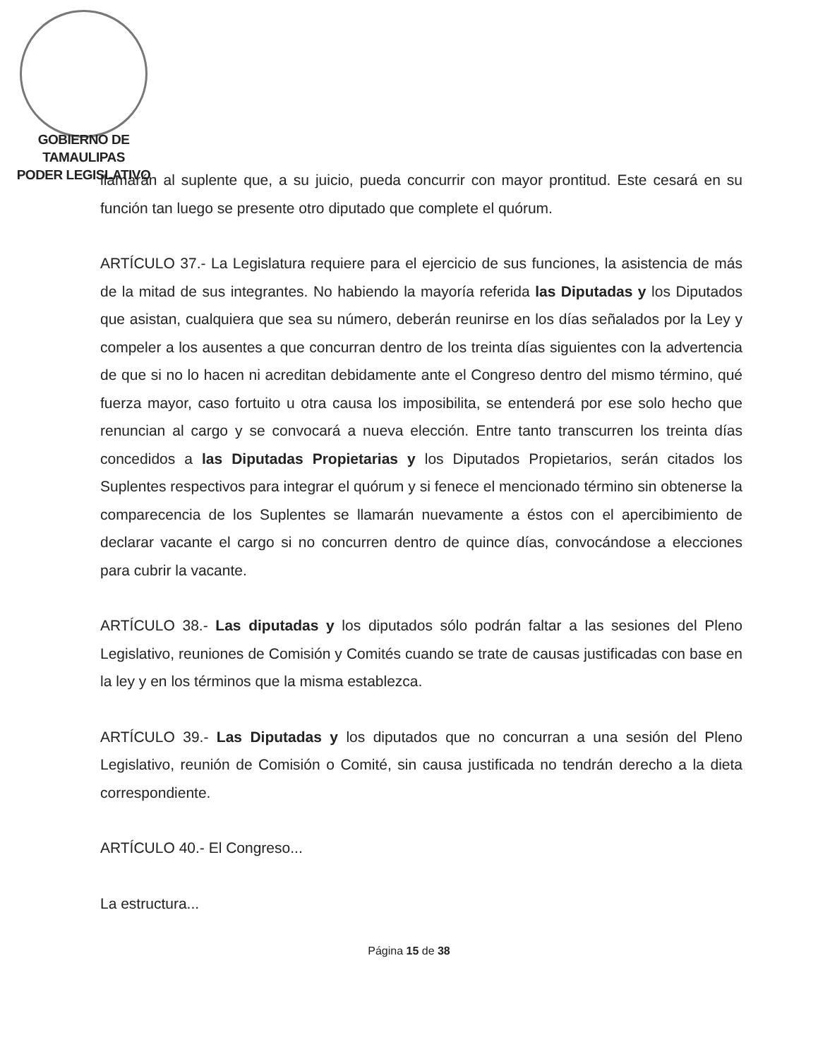GOBIERNO DE TAMAULIPAS
PODER LEGISLATIVO
llamarán al suplente que, a su juicio, pueda concurrir con mayor prontitud. Este cesará en su función tan luego se presente otro diputado que complete el quórum.
ARTÍCULO 37.- La Legislatura requiere para el ejercicio de sus funciones, la asistencia de más de la mitad de sus integrantes. No habiendo la mayoría referida las Diputadas y los Diputados que asistan, cualquiera que sea su número, deberán reunirse en los días señalados por la Ley y compeler a los ausentes a que concurran dentro de los treinta días siguientes con la advertencia de que si no lo hacen ni acreditan debidamente ante el Congreso dentro del mismo término, qué fuerza mayor, caso fortuito u otra causa los imposibilita, se entenderá por ese solo hecho que renuncian al cargo y se convocará a nueva elección. Entre tanto transcurren los treinta días concedidos a las Diputadas Propietarias y los Diputados Propietarios, serán citados los Suplentes respectivos para integrar el quórum y si fenece el mencionado término sin obtenerse la comparecencia de los Suplentes se llamarán nuevamente a éstos con el apercibimiento de declarar vacante el cargo si no concurren dentro de quince días, convocándose a elecciones para cubrir la vacante.
ARTÍCULO 38.- Las diputadas y los diputados sólo podrán faltar a las sesiones del Pleno Legislativo, reuniones de Comisión y Comités cuando se trate de causas justificadas con base en la ley y en los términos que la misma establezca.
ARTÍCULO 39.- Las Diputadas y los diputados que no concurran a una sesión del Pleno Legislativo, reunión de Comisión o Comité, sin causa justificada no tendrán derecho a la dieta correspondiente.
ARTÍCULO 40.- El Congreso...
La estructura...
Página 15 de 38